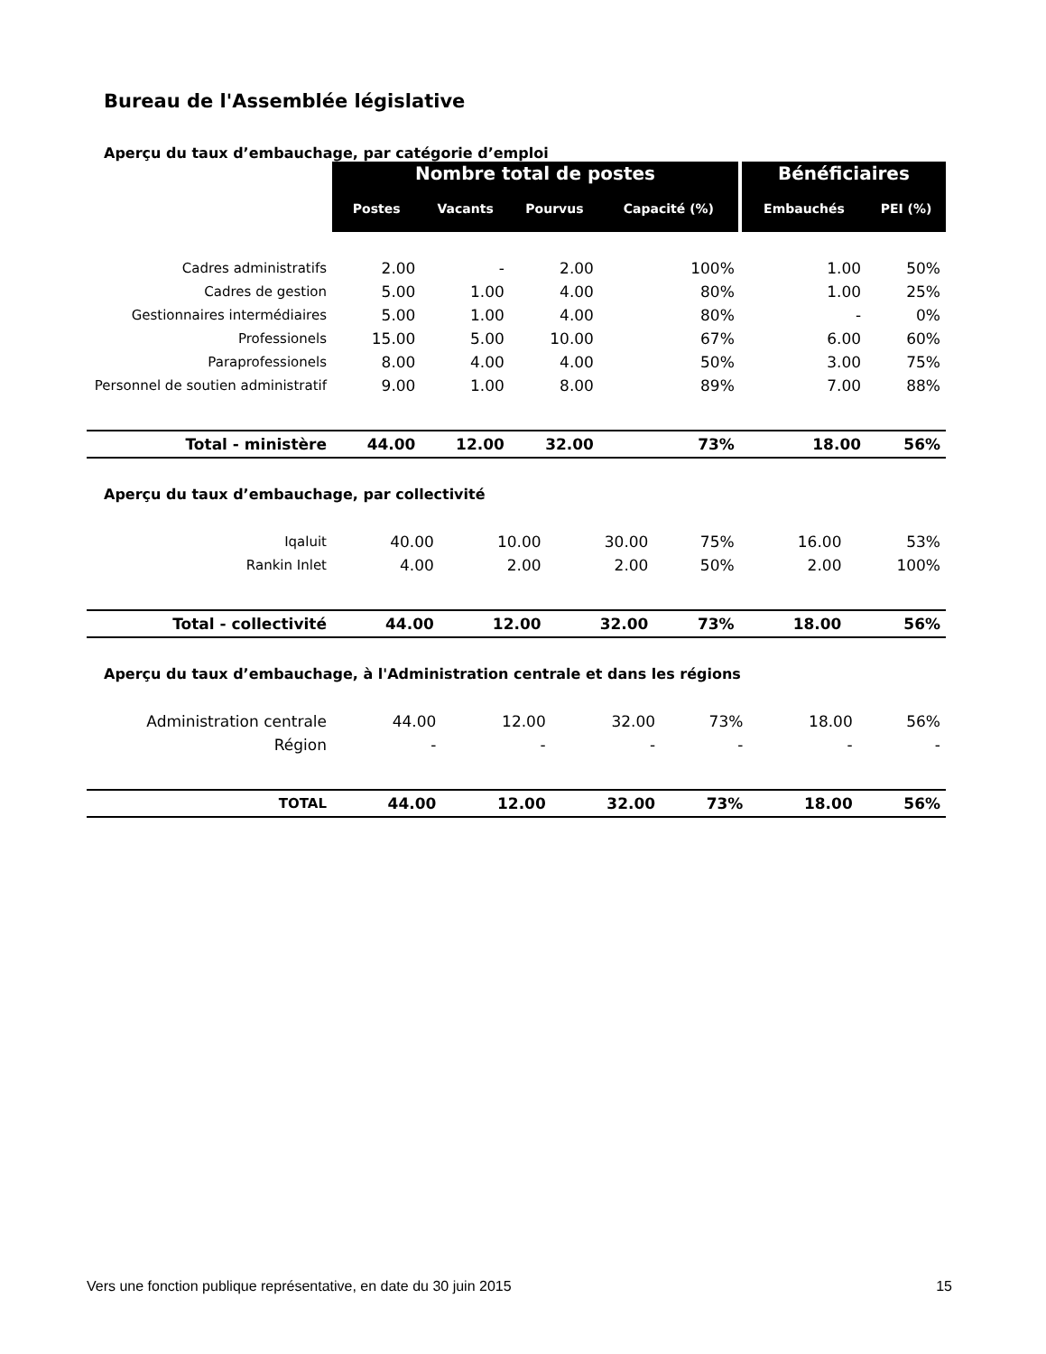Bureau de l'Assemblée législative
Aperçu du taux d’embauchage, par catégorie d’emploi
| | Nombre total de postes | | | | Bénéficiaires | |
| | Postes | Vacants | Pourvus | Capacité (%) | Embauchés | PEI (%) |
| Cadres administratifs | 2.00 | - | 2.00 | 100% | 1.00 | 50% |
| Cadres de gestion | 5.00 | 1.00 | 4.00 | 80% | 1.00 | 25% |
| Gestionnaires intermédiaires | 5.00 | 1.00 | 4.00 | 80% | - | 0% |
| Professionels | 15.00 | 5.00 | 10.00 | 67% | 6.00 | 60% |
| Paraprofessionels | 8.00 | 4.00 | 4.00 | 50% | 3.00 | 75% |
| Personnel de soutien administratif | 9.00 | 1.00 | 8.00 | 89% | 7.00 | 88% |
| Total - ministère | 44.00 | 12.00 | 32.00 | 73% | 18.00 | 56% |
Aperçu du taux d’embauchage, par collectivité
| Iqaluit | 40.00 | 10.00 | 30.00 | 75% | 16.00 | 53% |
| Rankin Inlet | 4.00 | 2.00 | 2.00 | 50% | 2.00 | 100% |
| Total - collectivité | 44.00 | 12.00 | 32.00 | 73% | 18.00 | 56% |
Aperçu du taux d’embauchage, à l'Administration centrale et dans les régions
| Administration centrale | 44.00 | 12.00 | 32.00 | 73% | 18.00 | 56% |
| Région | - | - | - | - | - | - |
| TOTAL | 44.00 | 12.00 | 32.00 | 73% | 18.00 | 56% |
Vers une fonction publique représentative, en date du 30 juin 2015 15